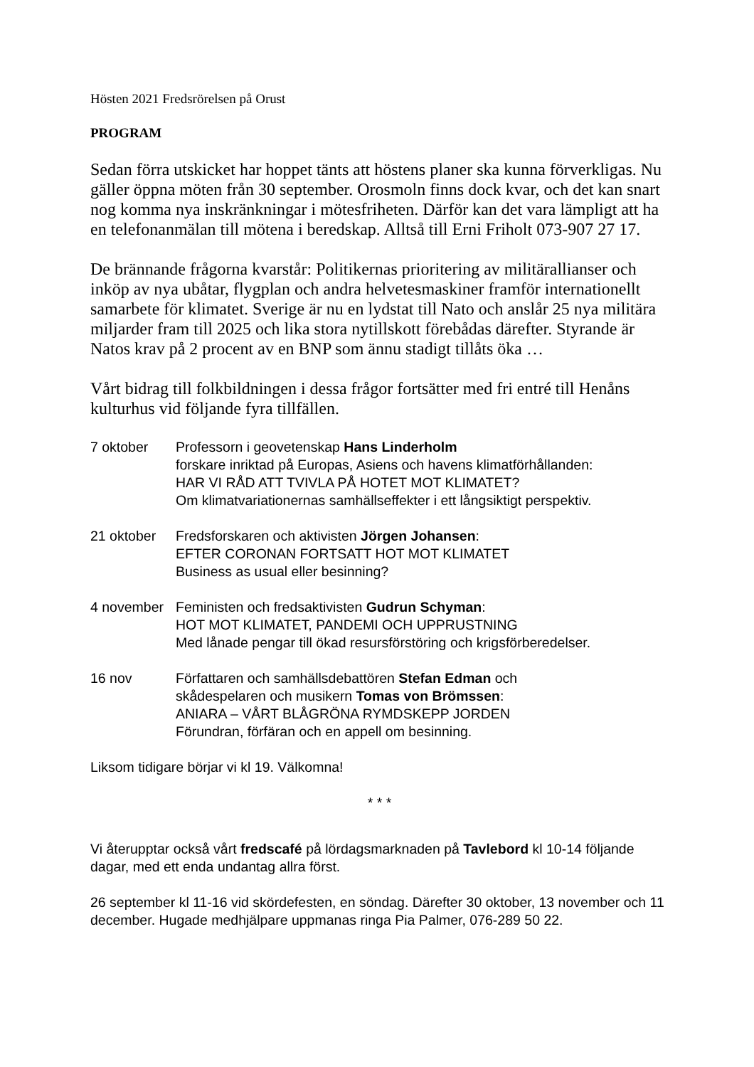Hösten 2021 Fredsrörelsen på Orust
PROGRAM
Sedan förra utskicket har hoppet tänts att höstens planer ska kunna förverkligas. Nu gäller öppna möten från 30 september. Orosmoln finns dock kvar, och det kan snart nog komma nya inskränkningar i mötesfriheten. Därför kan det vara lämpligt att ha en telefonanmälan till mötena i beredskap. Alltså till Erni Friholt 073-907 27 17.
De brännande frågorna kvarstår: Politikernas prioritering av militärallianser och inköp av nya ubåtar, flygplan och andra helvetesmaskiner framför internationellt samarbete för klimatet. Sverige är nu en lydstat till Nato och anslår 25 nya militära miljarder fram till 2025 och lika stora nytillskott förebådas därefter. Styrande är Natos krav på 2 procent av en BNP som ännu stadigt tillåts öka …
Vårt bidrag till folkbildningen i dessa frågor fortsätter med fri entré till Henåns kulturhus vid följande fyra tillfällen.
7 oktober Professorn i geovetenskap Hans Linderholm
forskare inriktad på Europas, Asiens och havens klimatförhållanden:
HAR VI RÅD ATT TVIVLA PÅ HOTET MOT KLIMATET?
Om klimatvariationernas samhällseffekter i ett långsiktigt perspektiv.
21 oktober Fredsforskaren och aktivisten Jörgen Johansen:
EFTER CORONAN FORTSATT HOT MOT KLIMATET
Business as usual eller besinning?
4 november Feministen och fredsaktivisten Gudrun Schyman:
HOT MOT KLIMATET, PANDEMI OCH UPPRUSTNING
Med lånade pengar till ökad resursförstöring och krigsförberedelser.
16 nov Författaren och samhällsdebattören Stefan Edman och
skådespelaren och musikern Tomas von Brömssen:
ANIARA – VÅRT BLÅGRÖNA RYMDSKEPP JORDEN
Förundran, förfäran och en appell om besinning.
Liksom tidigare börjar vi kl 19. Välkomna!
* * *
Vi återupptar också vårt fredscafé på lördagsmarknaden på Tavlebord kl 10-14 följande dagar, med ett enda undantag allra först.
26 september kl 11-16 vid skördefesten, en söndag. Därefter 30 oktober, 13 november och 11 december. Hugade medhjälpare uppmanas ringa Pia Palmer, 076-289 50 22.